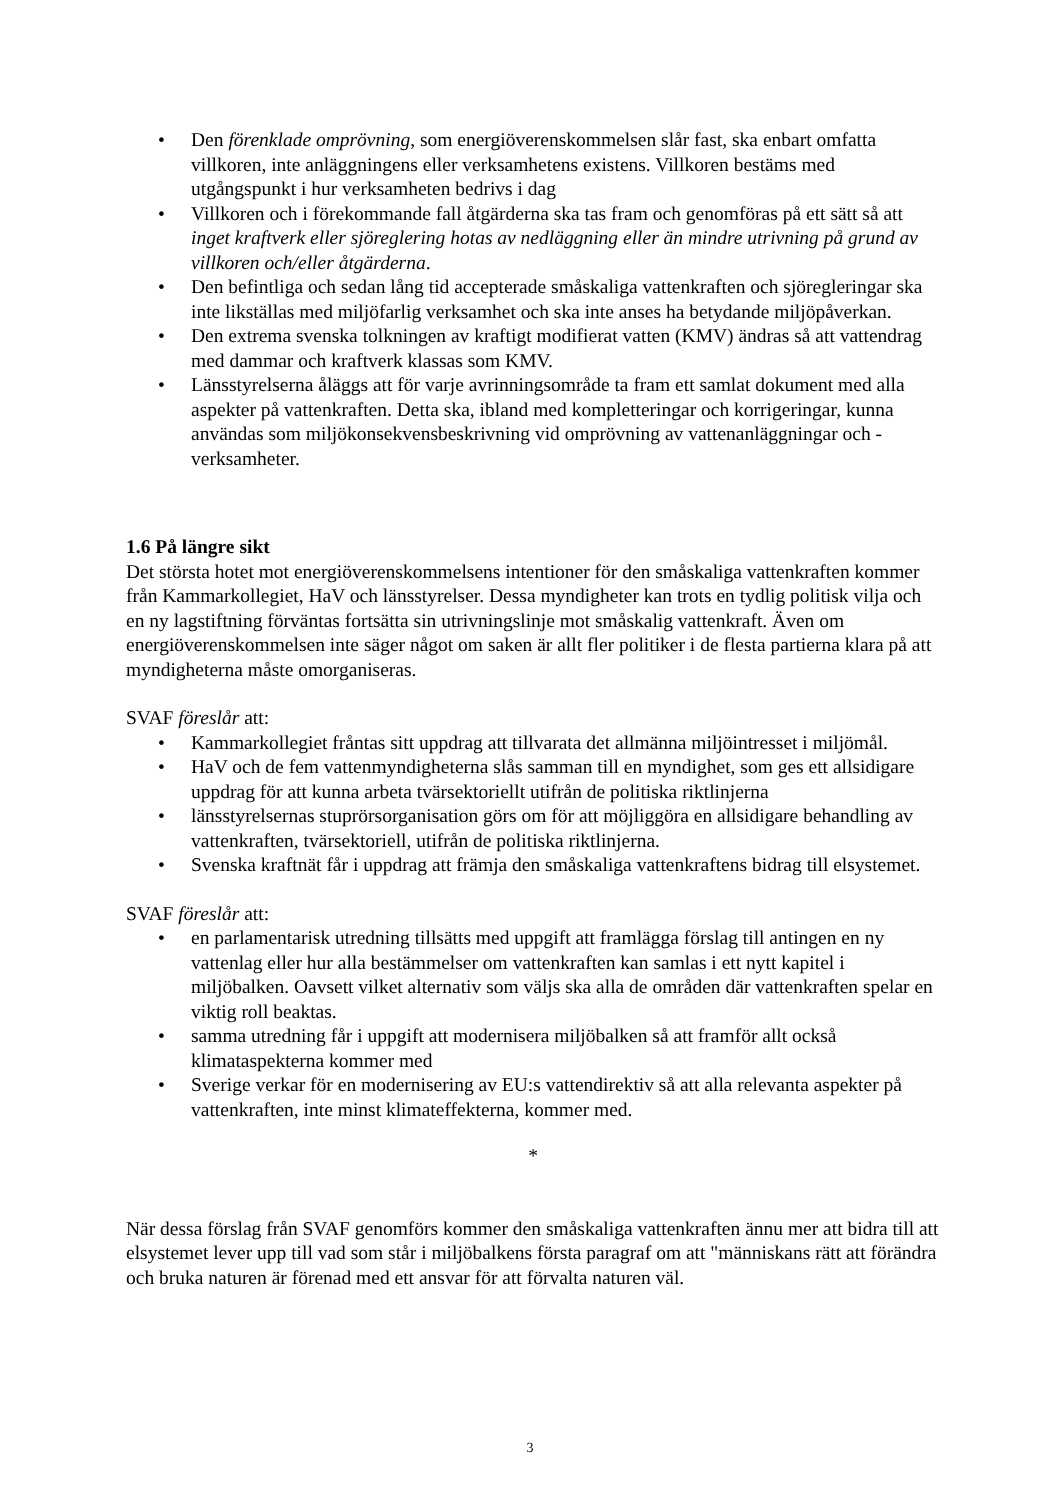• Den förenklade omprövning, som energiöverenskommelsen slår fast, ska enbart omfatta villkoren, inte anläggningens eller verksamhetens existens. Villkoren bestäms med utgångspunkt i hur verksamheten bedrivs i dag
• Villkoren och i förekommande fall åtgärderna ska tas fram och genomföras på ett sätt så att inget kraftverk eller sjöreglering hotas av nedläggning eller än mindre utrivning på grund av villkoren och/eller åtgärderna.
• Den befintliga och sedan lång tid accepterade småskaliga vattenkraften och sjöregleringar ska inte likställas med miljöfarlig verksamhet och ska inte anses ha betydande miljöpåverkan.
• Den extrema svenska tolkningen av kraftigt modifierat vatten (KMV) ändras så att vattendrag med dammar och kraftverk klassas som KMV.
• Länsstyrelserna åläggs att för varje avrinningsområde ta fram ett samlat dokument med alla aspekter på vattenkraften. Detta ska, ibland med kompletteringar och korrigeringar, kunna användas som miljökonsekvensbeskrivning vid omprövning av vattenanläggningar och -verksamheter.
1.6 På längre sikt
Det största hotet mot energiöverenskommelsens intentioner för den småskaliga vattenkraften kommer från Kammarkollegiet, HaV och länsstyrelser. Dessa myndigheter kan trots en tydlig politisk vilja och en ny lagstiftning förväntas fortsätta sin utrivningslinje mot småskalig vattenkraft. Även om energiöverenskommelsen inte säger något om saken är allt fler politiker i de flesta partierna klara på att myndigheterna måste omorganiseras.
SVAF föreslår att:
• Kammarkollegiet fråntas sitt uppdrag att tillvarata det allmänna miljöintresset i miljömål.
• HaV och de fem vattenmyndigheterna slås samman till en myndighet, som ges ett allsidigare uppdrag för att kunna arbeta tvärsektoriellt utifrån de politiska riktlinjerna
• länsstyrelsernas stuprörsorganisation görs om för att möjliggöra en allsidigare behandling av vattenkraften, tvärsektoriell, utifrån de politiska riktlinjerna.
• Svenska kraftnät får i uppdrag att främja den småskaliga vattenkraftens bidrag till elsystemet.
SVAF föreslår att:
• en parlamentarisk utredning tillsätts med uppgift att framlägga förslag till antingen en ny vattenlag eller hur alla bestämmelser om vattenkraften kan samlas i ett nytt kapitel i miljöbalken. Oavsett vilket alternativ som väljs ska alla de områden där vattenkraften spelar en viktig roll beaktas.
• samma utredning får i uppgift att modernisera miljöbalken så att framför allt också klimataspekterna kommer med
• Sverige verkar för en modernisering av EU:s vattendirektiv så att alla relevanta aspekter på vattenkraften, inte minst klimateffekterna, kommer med.
*
När dessa förslag från SVAF genomförs kommer den småskaliga vattenkraften ännu mer att bidra till att elsystemet lever upp till vad som står i miljöbalkens första paragraf om att "människans rätt att förändra och bruka naturen är förenad med ett ansvar för att förvalta naturen väl.
3